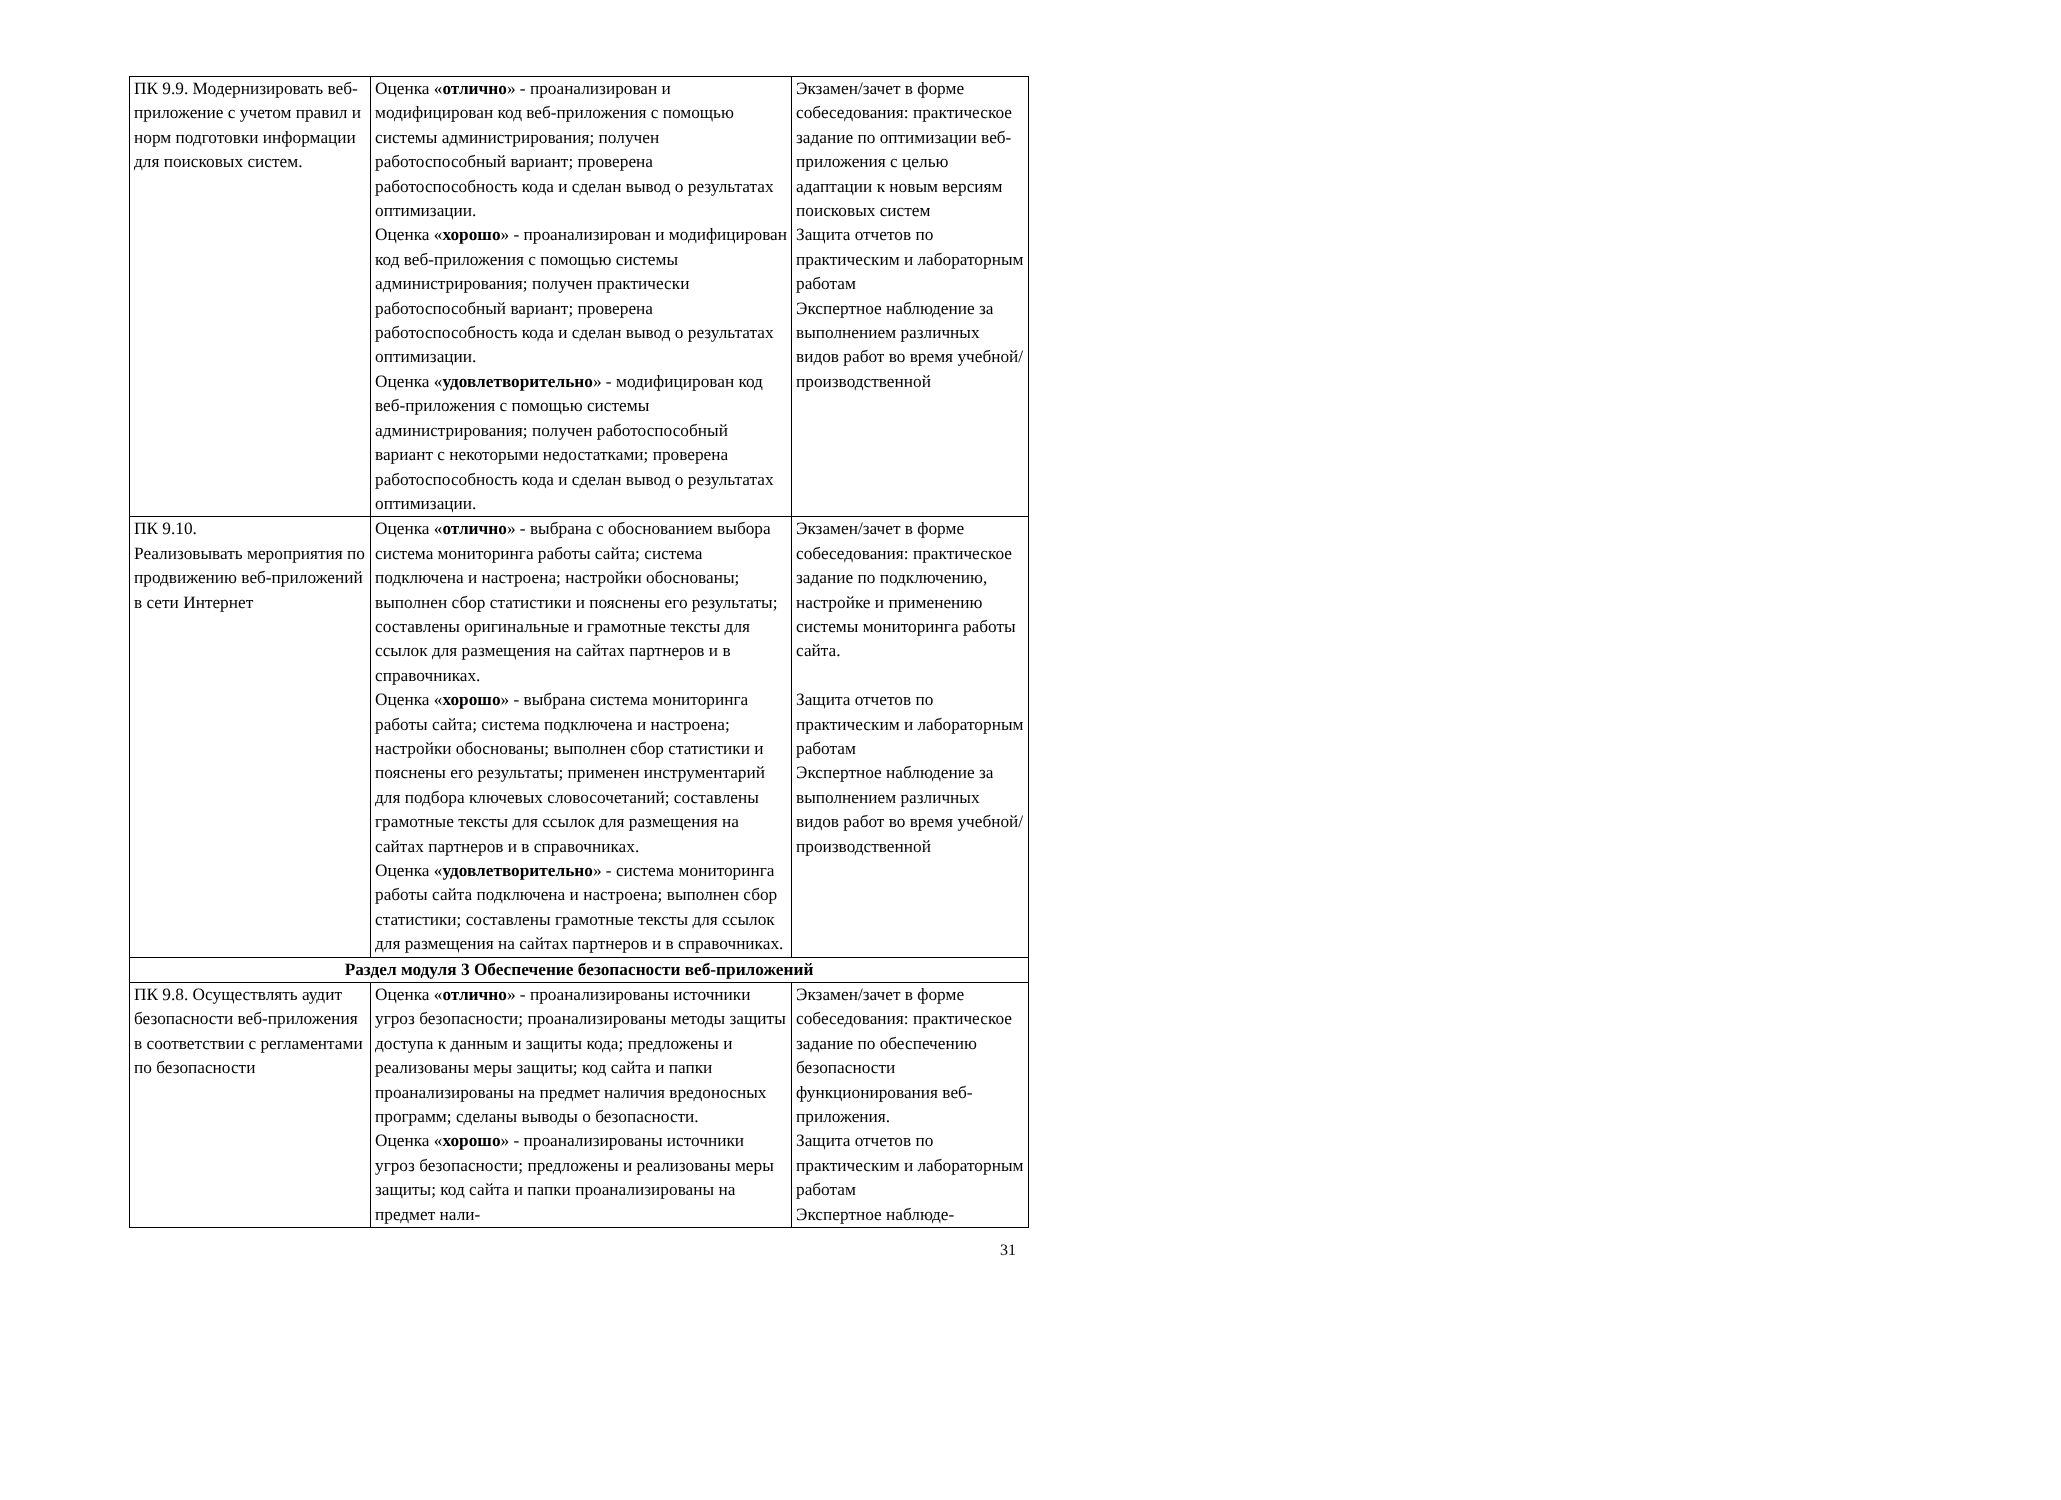| ПК 9.9. Модернизировать веб-приложение с учетом правил и норм подготовки информации для поисковых систем. | Оценка « отлично » - проанализирован и модифицирован код веб-приложения с помощью системы администрирования; получен работоспособный вариант; проверена работоспособность кода и сделан вывод о результатах оптимизации. Оценка « хорошо » - проанализирован и модифицирован код веб-приложения с помощью системы администрирования; получен практически работоспособный вариант; проверена работоспособность кода и сделан вывод о результатах оптимизации. Оценка « удовлетворительно » - модифицирован код веб-приложения с помощью системы администрирования; получен работоспособный вариант с некоторыми недостатками; проверена работоспособность кода и сделан вывод о результатах оптимизации. | Экзамен/зачет в форме собеседования: практическое задание по оптимизации веб-приложения с целью адаптации к новым версиям поисковых систем Защита отчетов по практическим и лабораторным работам Экспертное наблюдение за выполнением различных видов работ во время учебной/ производственной |
| ПК 9.10. Реализовывать мероприятия по продвижению веб-приложений в сети Интернет | Оценка « отлично » - выбрана с обоснованием выбора система мониторинга работы сайта; система подключена и настроена; настройки обоснованы; выполнен сбор статистики и пояснены его результаты; составлены оригинальные и грамотные тексты для ссылок для размещения на сайтах партнеров и в справочниках. Оценка « хорошо » - выбрана система мониторинга работы сайта; система подключена и настроена; настройки обоснованы; выполнен сбор статистики и пояснены его результаты; применен инструментарий для подбора ключевых словосочетаний; составлены грамотные тексты для ссылок для размещения на сайтах партнеров и в справочниках. Оценка « удовлетворительно » - система мониторинга работы сайта подключена и настроена; выполнен сбор статистики; составлены грамотные тексты для ссылок для размещения на сайтах партнеров и в справочниках. | Экзамен/зачет в форме собеседования: практическое задание по подключению, настройке и применению системы мониторинга работы сайта. Защита отчетов по практическим и лабораторным работам Экспертное наблюдение за выполнением различных видов работ во время учебной/ производственной |
| Раздел модуля 3 Обеспечение безопасности веб-приложений | | |
| ПК 9.8. Осуществлять аудит безопасности веб-приложения в соответствии с регламентами по безопасности | Оценка « отлично » - проанализированы источники угроз безопасности; проанализированы методы защиты доступа к данным и защиты кода; предложены и реализованы меры защиты; код сайта и папки проанализированы на предмет наличия вредоносных программ; сделаны выводы о безопасности. Оценка « хорошо » - проанализированы источники угроз безопасности; предложены и реализованы меры защиты; код сайта и папки проанализированы на предмет нали- | Экзамен/зачет в форме собеседования: практическое задание по обеспечению безопасности функционирования веб- приложения. Защита отчетов по практическим и лабораторным работам Экспертное наблюде- |
31